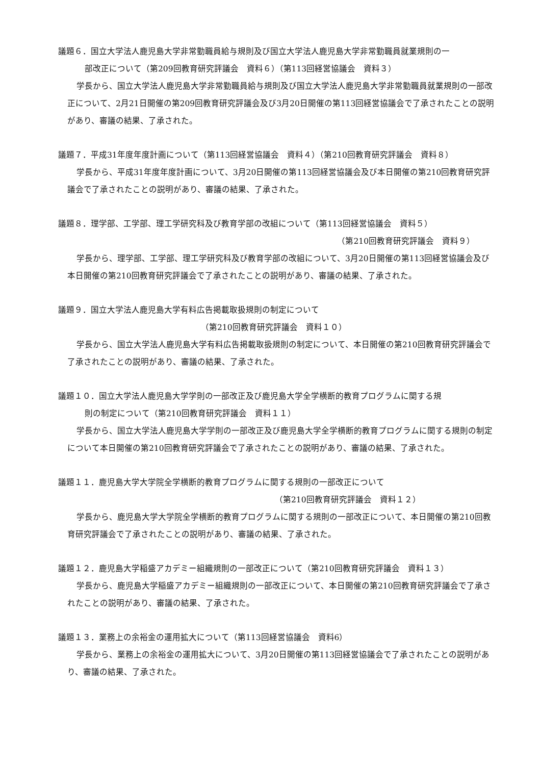議題６．国立大学法人鹿児島大学非常勤職員給与規則及び国立大学法人鹿児島大学非常勤職員就業規則の一
部改正について（第209回教育研究評議会　資料６）（第113回経営協議会　資料３）
学長から、国立大学法人鹿児島大学非常勤職員給与規則及び国立大学法人鹿児島大学非常勤職員就業規則の一部改正について、2月21日開催の第209回教育研究評議会及び3月20日開催の第113回経営協議会で了承されたことの説明があり、審議の結果、了承された。
議題７．平成31年度年度計画について（第113回経営協議会　資料４）（第210回教育研究評議会　資料８）
学長から、平成31年度年度計画について、3月20日開催の第113回経営協議会及び本日開催の第210回教育研究評議会で了承されたことの説明があり、審議の結果、了承された。
議題８．理学部、工学部、理工学研究科及び教育学部の改組について（第113回経営協議会　資料５）
（第210回教育研究評議会　資料９）
学長から、理学部、工学部、理工学研究科及び教育学部の改組について、3月20日開催の第113回経営協議会及び本日開催の第210回教育研究評議会で了承されたことの説明があり、審議の結果、了承された。
議題９．国立大学法人鹿児島大学有料広告掲載取扱規則の制定について
（第210回教育研究評議会　資料１０）
学長から、国立大学法人鹿児島大学有料広告掲載取扱規則の制定について、本日開催の第210回教育研究評議会で了承されたことの説明があり、審議の結果、了承された。
議題１０．国立大学法人鹿児島大学学則の一部改正及び鹿児島大学全学横断的教育プログラムに関する規
則の制定について（第210回教育研究評議会　資料１１）
学長から、国立大学法人鹿児島大学学則の一部改正及び鹿児島大学全学横断的教育プログラムに関する規則の制定について本日開催の第210回教育研究評議会で了承されたことの説明があり、審議の結果、了承された。
議題１１．鹿児島大学大学院全学横断的教育プログラムに関する規則の一部改正について
（第210回教育研究評議会　資料１２）
学長から、鹿児島大学大学院全学横断的教育プログラムに関する規則の一部改正について、本日開催の第210回教育研究評議会で了承されたことの説明があり、審議の結果、了承された。
議題１２．鹿児島大学稲盛アカデミー組織規則の一部改正について（第210回教育研究評議会　資料１３）
学長から、鹿児島大学稲盛アカデミー組織規則の一部改正について、本日開催の第210回教育研究評議会で了承されたことの説明があり、審議の結果、了承された。
議題１３．業務上の余裕金の運用拡大について（第113回経営協議会　資料6）
学長から、業務上の余裕金の運用拡大について、3月20日開催の第113回経営協議会で了承されたことの説明があり、審議の結果、了承された。